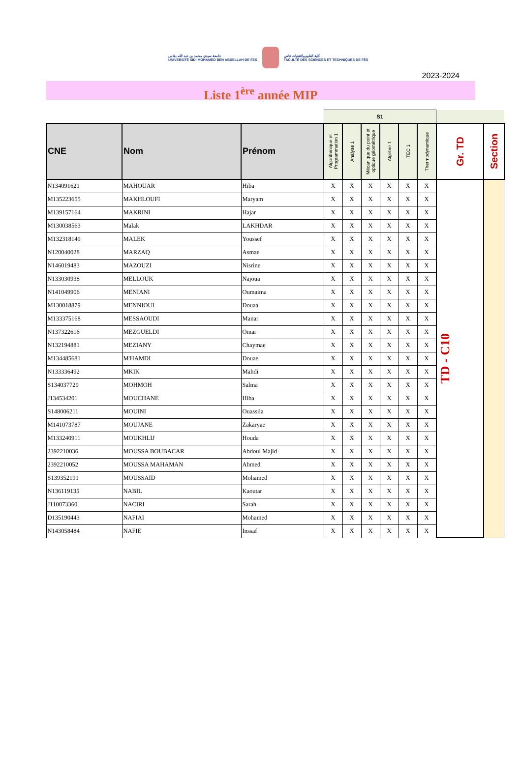جامعة سيدي محمد بن عبد الله بفاس
UNIVERSITÉ SIDI MOHAMED BEN ABDELLAH DE FES
كلية العلوم والتقنيات فاس
FACULTÉ DES SCIENCES ET TECHNIQUES DE FÈS
2023-2024
Liste 1<sup>ère</sup> année MIP
| | | | S1 | | | | | | | |
| CNE | Nom | Prénom | Algorithmique et Programmation 1 | Analyse 1 | Mécanique du point et optique géométrique | Algèbre 1 | TEC 1 | Thermodynamique | Gr. TD | Section |
| N134091621 | MAHOUAR | Hiba | X | X | X | X | X | X | TD - C10 | |
| M135223655 | MAKHLOUFI | Maryam | X | X | X | X | X | X | | |
| M139157164 | MAKRINI | Hajar | X | X | X | X | X | X | | |
| M130038563 | Malak | LAKHDAR | X | X | X | X | X | X | | |
| M132318149 | MALEK | Youssef | X | X | X | X | X | X | | |
| N120040028 | MARZAQ | Asmae | X | X | X | X | X | X | | |
| N146019483 | MAZOUZI | Nisrine | X | X | X | X | X | X | | |
| N133030938 | MELLOUK | Najoua | X | X | X | X | X | X | | |
| N141049906 | MENIANI | Oumaima | X | X | X | X | X | X | | |
| M130018879 | MENNIOUI | Douaa | X | X | X | X | X | X | | |
| M133375168 | MESSAOUDI | Manar | X | X | X | X | X | X | | |
| N137322616 | MEZGUELDI | Omar | X | X | X | X | X | X | | |
| N132194881 | MEZIANY | Chaymae | X | X | X | X | X | X | | |
| M134485681 | M'HAMDI | Douae | X | X | X | X | X | X | | |
| N133336492 | MKIK | Mahdi | X | X | X | X | X | X | | |
| S134037729 | MOHMOH | Salma | X | X | X | X | X | X | | |
| J134534201 | MOUCHANE | Hiba | X | X | X | X | X | X | | |
| S148006211 | MOUINI | Ouassila | X | X | X | X | X | X | | |
| M141073787 | MOUJANE | Zakaryae | X | X | X | X | X | X | | |
| M133240911 | MOUKHLIJ | Houda | X | X | X | X | X | X | | |
| 2392210036 | MOUSSA BOUBACAR | Abdoul Majid | X | X | X | X | X | X | | |
| 2392210052 | MOUSSA MAHAMAN | Ahmed | X | X | X | X | X | X | | |
| S139352191 | MOUSSAID | Mohamed | X | X | X | X | X | X | | |
| N136119135 | NABIL | Kaoutar | X | X | X | X | X | X | | |
| J110073360 | NACIRI | Sarah | X | X | X | X | X | X | | |
| D135190443 | NAFIAI | Mohamed | X | X | X | X | X | X | | |
| N143058484 | NAFIE | Inssaf | X | X | X | X | X | X | | |